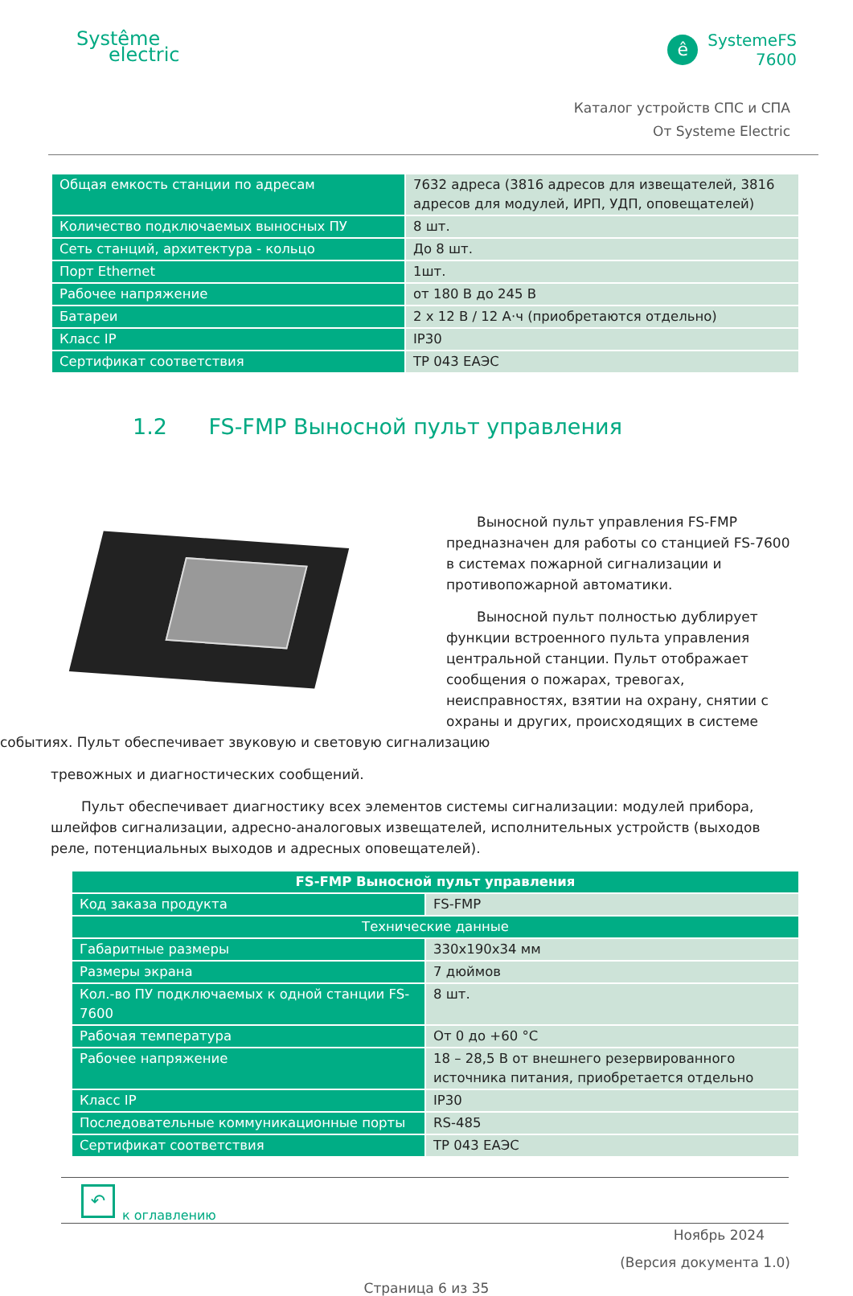Systême
electric
ê
SystemeFS
7600
Каталог устройств СПС и СПА
От Systeme Electric
| Общая емкость станции по адресам | 7632 адреса (3816 адресов для извещателей, 3816 адресов для модулей, ИРП, УДП, оповещателей) |
| Количество подключаемых выносных ПУ | 8 шт. |
| Сеть станций, архитектура - кольцо | До 8 шт. |
| Порт Ethernet | 1шт. |
| Рабочее напряжение | от 180 В до 245 В |
| Батареи | 2 х 12 В / 12 А·ч (приобретаются отдельно) |
| Класс IP | IP30 |
| Сертификат соответствия | ТР 043 ЕАЭС |
1.2 FS-FMP Выносной пульт управления
Выносной пульт управления FS-FMP предназначен для работы со станцией FS-7600 в системах пожарной сигнализации и противопожарной автоматики.
Выносной пульт полностью дублирует функции встроенного пульта управления центральной станции. Пульт отображает сообщения о пожарах, тревогах, неисправностях, взятии на охрану, снятии с охраны и других, происходящих в системе событиях. Пульт обеспечивает звуковую и световую сигнализацию
тревожных и диагностических сообщений.
Пульт обеспечивает диагностику всех элементов системы сигнализации: модулей прибора, шлейфов сигнализации, адресно-аналоговых извещателей, исполнительных устройств (выходов реле, потенциальных выходов и адресных оповещателей).
| FS-FMP Выносной пульт управления | |
| --- | --- |
| Код заказа продукта | FS-FMP |
| Технические данные | |
| Габаритные размеры | 330x190x34 мм |
| Размеры экрана | 7 дюймов |
| Кол.-во ПУ подключаемых к одной станции FS-7600 | 8 шт. |
| Рабочая температура | От 0 до +60 °С |
| Рабочее напряжение | 18 – 28,5 В от внешнего резервированного источника питания, приобретается отдельно |
| Класс IP | IP30 |
| Последовательные коммуникационные порты | RS-485 |
| Сертификат соответствия | ТР 043 ЕАЭС |
↶
к оглавлению
Ноябрь 2024
(Версия документа 1.0)
Страница 6 из 35